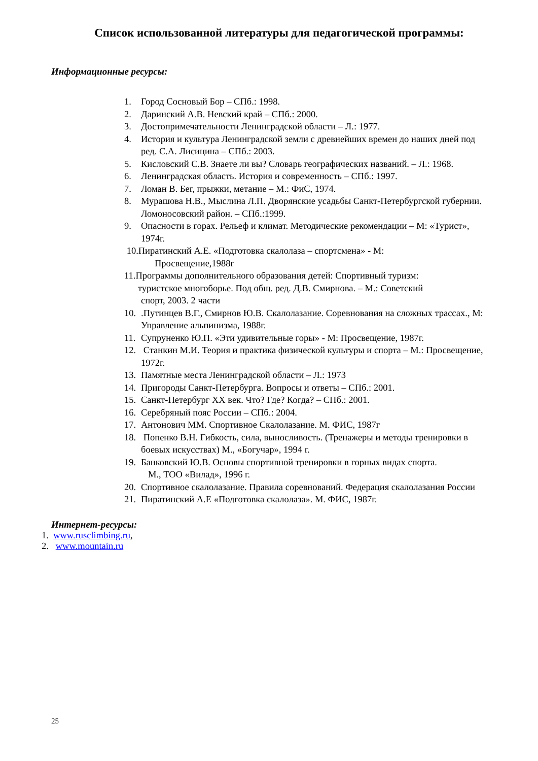Список использованной литературы для педагогической программы:
Информационные ресурсы:
1. Город Сосновый Бор – СПб.: 1998.
2. Даринский А.В. Невский край – СПб.: 2000.
3. Достопримечательности Ленинградской области – Л.: 1977.
4. История и культура Ленинградской земли с древнейших времен до наших дней под ред. С.А. Лисицина – СПб.: 2003.
5. Кисловский С.В. Знаете ли вы? Словарь географических названий. – Л.: 1968.
6. Ленинградская область. История и современность – СПб.: 1997.
7. Ломан В. Бег, прыжки, метание – М.: ФиС, 1974.
8. Мурашова Н.В., Мыслина Л.П. Дворянские усадьбы Санкт-Петербургской губернии. Ломоносовский район. – СПб.:1999.
9. Опасности в горах. Рельеф и климат. Методические рекомендации – М: «Турист», 1974г.
10.Пиратинский А.Е. «Подготовка скалолаза – спортсмена» - М:
Просвещение,1988г
11.Программы дополнительного образования детей: Спортивный туризм:
туристское многоборье. Под общ. ред. Д.В. Смирнова. – М.: Советский
спорт, 2003. 2 части
10..Путинцев В.Г., Смирнов Ю.В. Скалолазание. Соревнования на сложных трассах., М: Управление альпинизма, 1988г.
11. Супруненко Ю.П. «Эти удивительные горы» - М: Просвещение, 1987г.
12. Станкин М.И. Теория и практика физической культуры и спорта – М.: Просвещение, 1972г.
13. Памятные места Ленинградской области – Л.: 1973
14. Пригороды Санкт-Петербурга. Вопросы и ответы – СПб.: 2001.
15. Санкт-Петербург XX век. Что? Где? Когда? – СПб.: 2001.
16. Серебряный пояс России – СПб.: 2004.
17. Антонович ММ. Спортивное Скалолазание. М. ФИС, 1987г
18. Попенко В.Н. Гибкость, сила, выносливость. (Тренажеры и методы тренировки в боевых искусствах) М., «Богучар», 1994 г.
19. Банковский Ю.В. Основы спортивной тренировки в горных видах спорта.
М., ТОО «Вилад», 1996 г.
20. Спортивное скалолазание. Правила соревнований. Федерация скалолазания России
21. Пиратинский А.Е «Подготовка скалолаза». М. ФИС, 1987г.
Интернет-ресурсы:
1. www.rusclimbing.ru,
2. www.mountain.ru
25